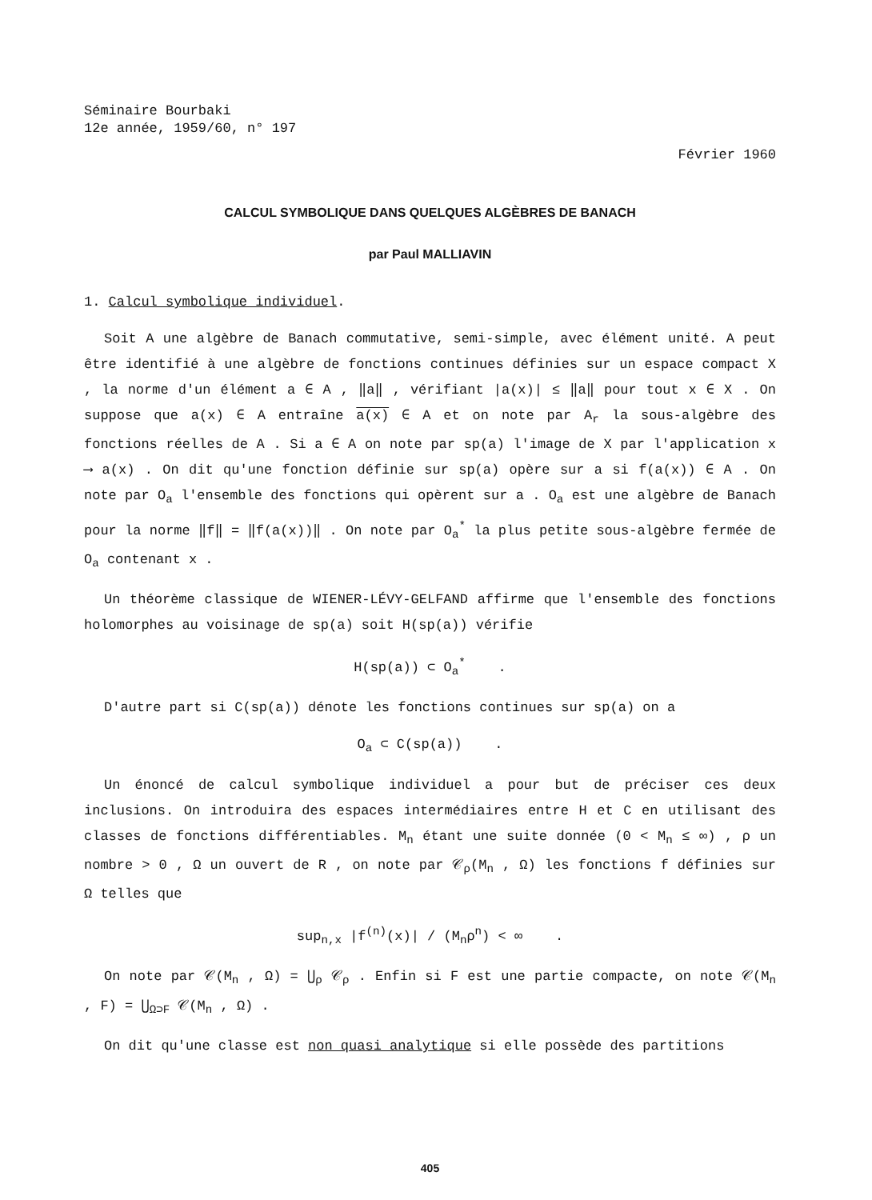Séminaire Bourbaki
12e année, 1959/60, n° 197
Février 1960
CALCUL SYMBOLIQUE DANS QUELQUES ALGÈBRES DE BANACH
par Paul MALLIAVIN
1. Calcul symbolique individuel.
Soit A une algèbre de Banach commutative, semi-simple, avec élément unité. A peut être identifié à une algèbre de fonctions continues définies sur un espace compact X , la norme d'un élément a ∈ A , ‖a‖ , vérifiant |a(x)| ≤ ‖a‖ pour tout x ∈ X . On suppose que a(x) ∈ A entraîne a(x) ∈ A et on note par A<sub>r</sub> la sous-algèbre des fonctions réelles de A . Si a ∈ A on note par sp(a) l'image de X par l'application x ⟶ a(x) . On dit qu'une fonction définie sur sp(a) opère sur a si f(a(x)) ∈ A . On note par O<sub>a</sub> l'ensemble des fonctions qui opèrent sur a . O<sub>a</sub> est une algèbre de Banach pour la norme ‖f‖ = ‖f(a(x))‖ . On note par O<sub>a</sub><sup>*</sup> la plus petite sous-algèbre fermée de O<sub>a</sub> contenant x .
Un théorème classique de WIENER-LÉVY-GELFAND affirme que l'ensemble des fonctions holomorphes au voisinage de sp(a) soit H(sp(a)) vérifie
H(sp(a)) ⊂ O<sub>a</sub><sup>*</sup> .
D'autre part si C(sp(a)) dénote les fonctions continues sur sp(a) on a
O<sub>a</sub> ⊂ C(sp(a)) .
Un énoncé de calcul symbolique individuel a pour but de préciser ces deux inclusions. On introduira des espaces intermédiaires entre H et C en utilisant des classes de fonctions différentiables. M<sub>n</sub> étant une suite donnée (0 < M<sub>n</sub> ≤ ∞) , ρ un nombre > 0 , Ω un ouvert de R , on note par 𝒞<sub>ρ</sub>(M<sub>n</sub> , Ω) les fonctions f définies sur Ω telles que
sup<sub>n,x</sub> |f<sup>(n)</sup>(x)| / (M<sub>n</sub>ρ<sup>n</sup>) < ∞ .
On note par 𝒞(M<sub>n</sub> , Ω) = ⋃<sub>ρ</sub> 𝒞<sub>ρ</sub> . Enfin si F est une partie compacte, on note 𝒞(M<sub>n</sub> , F) = ⋃<sub>Ω⊃F</sub> 𝒞(M<sub>n</sub> , Ω) .
On dit qu'une classe est non quasi analytique si elle possède des partitions
405